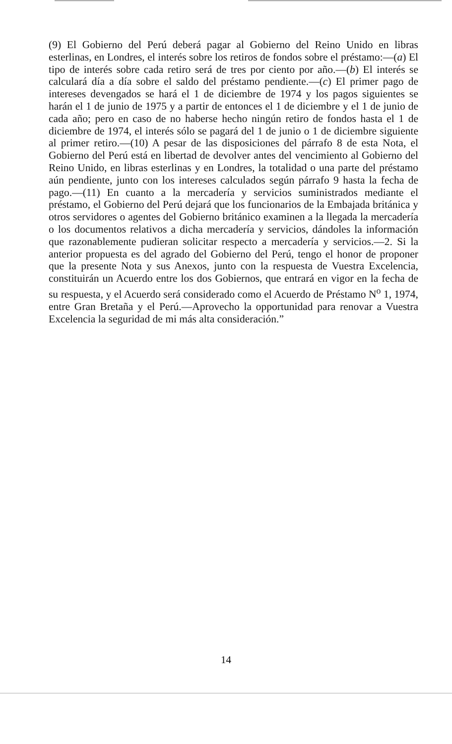(9) El Gobierno del Perú deberá pagar al Gobierno del Reino Unido en libras esterlinas, en Londres, el interés sobre los retiros de fondos sobre el préstamo:—(a) El tipo de interés sobre cada retiro será de tres por ciento por año.—(b) El interés se calculará día a día sobre el saldo del préstamo pendiente.—(c) El primer pago de intereses devengados se hará el 1 de diciembre de 1974 y los pagos siguientes se harán el 1 de junio de 1975 y a partir de entonces el 1 de diciembre y el 1 de junio de cada año; pero en caso de no haberse hecho ningún retiro de fondos hasta el 1 de diciembre de 1974, el interés sólo se pagará del 1 de junio o 1 de diciembre siguiente al primer retiro.—(10) A pesar de las disposiciones del párrafo 8 de esta Nota, el Gobierno del Perú está en libertad de devolver antes del vencimiento al Gobierno del Reino Unido, en libras esterlinas y en Londres, la totalidad o una parte del préstamo aún pendiente, junto con los intereses calculados según párrafo 9 hasta la fecha de pago.—(11) En cuanto a la mercadería y servicios suministrados mediante el préstamo, el Gobierno del Perú dejará que los funcionarios de la Embajada británica y otros servidores o agentes del Gobierno británico examinen a la llegada la mercadería o los documentos relativos a dicha mercadería y servicios, dándoles la información que razonablemente pudieran solicitar respecto a mercadería y servicios.—2. Si la anterior propuesta es del agrado del Gobierno del Perú, tengo el honor de proponer que la presente Nota y sus Anexos, junto con la respuesta de Vuestra Excelencia, constituirán un Acuerdo entre los dos Gobiernos, que entrará en vigor en la fecha de su respuesta, y el Acuerdo será considerado como el Acuerdo de Préstamo N<sup>o</sup> 1, 1974, entre Gran Bretaña y el Perú.—Aprovecho la opportunidad para renovar a Vuestra Excelencia la seguridad de mi más alta consideración.”
14